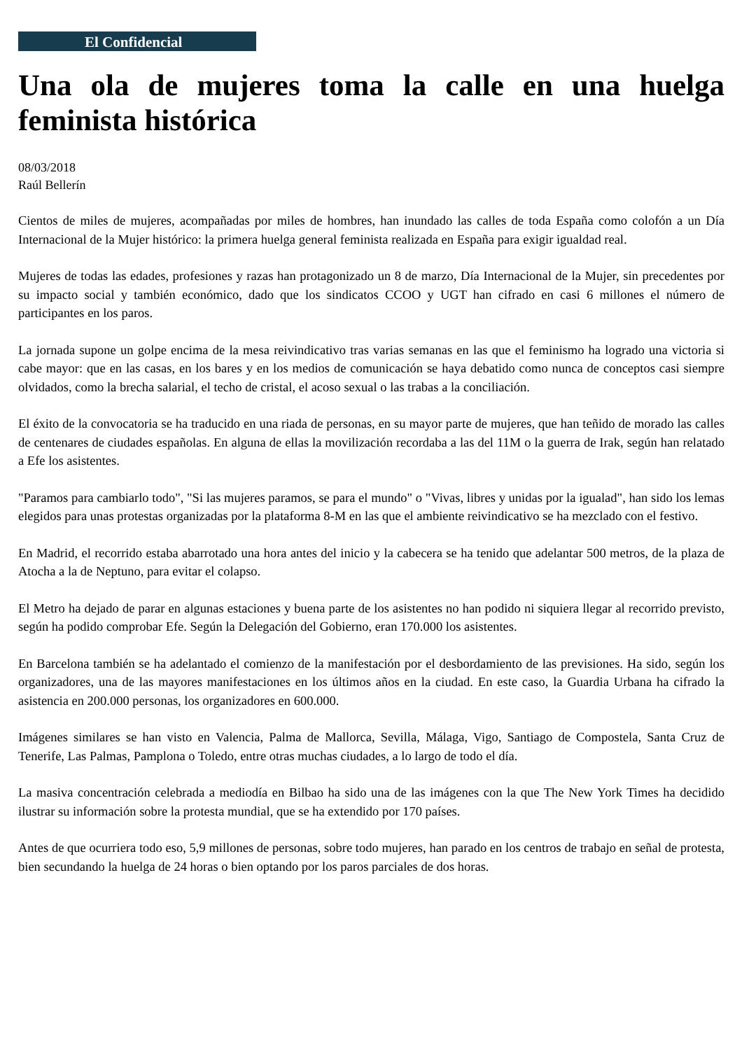El Confidencial
Una ola de mujeres toma la calle en una huelga feminista histórica
08/03/2018
Raúl Bellerín
Cientos de miles de mujeres, acompañadas por miles de hombres, han inundado las calles de toda España como colofón a un Día Internacional de la Mujer histórico: la primera huelga general feminista realizada en España para exigir igualdad real.
Mujeres de todas las edades, profesiones y razas han protagonizado un 8 de marzo, Día Internacional de la Mujer, sin precedentes por su impacto social y también económico, dado que los sindicatos CCOO y UGT han cifrado en casi 6 millones el número de participantes en los paros.
La jornada supone un golpe encima de la mesa reivindicativo tras varias semanas en las que el feminismo ha logrado una victoria si cabe mayor: que en las casas, en los bares y en los medios de comunicación se haya debatido como nunca de conceptos casi siempre olvidados, como la brecha salarial, el techo de cristal, el acoso sexual o las trabas a la conciliación.
El éxito de la convocatoria se ha traducido en una riada de personas, en su mayor parte de mujeres, que han teñido de morado las calles de centenares de ciudades españolas. En alguna de ellas la movilización recordaba a las del 11M o la guerra de Irak, según han relatado a Efe los asistentes.
"Paramos para cambiarlo todo", "Si las mujeres paramos, se para el mundo" o "Vivas, libres y unidas por la igualad", han sido los lemas elegidos para unas protestas organizadas por la plataforma 8-M en las que el ambiente reivindicativo se ha mezclado con el festivo.
En Madrid, el recorrido estaba abarrotado una hora antes del inicio y la cabecera se ha tenido que adelantar 500 metros, de la plaza de Atocha a la de Neptuno, para evitar el colapso.
El Metro ha dejado de parar en algunas estaciones y buena parte de los asistentes no han podido ni siquiera llegar al recorrido previsto, según ha podido comprobar Efe. Según la Delegación del Gobierno, eran 170.000 los asistentes.
En Barcelona también se ha adelantado el comienzo de la manifestación por el desbordamiento de las previsiones. Ha sido, según los organizadores, una de las mayores manifestaciones en los últimos años en la ciudad. En este caso, la Guardia Urbana ha cifrado la asistencia en 200.000 personas, los organizadores en 600.000.
Imágenes similares se han visto en Valencia, Palma de Mallorca, Sevilla, Málaga, Vigo, Santiago de Compostela, Santa Cruz de Tenerife, Las Palmas, Pamplona o Toledo, entre otras muchas ciudades, a lo largo de todo el día.
La masiva concentración celebrada a mediodía en Bilbao ha sido una de las imágenes con la que The New York Times ha decidido ilustrar su información sobre la protesta mundial, que se ha extendido por 170 países.
Antes de que ocurriera todo eso, 5,9 millones de personas, sobre todo mujeres, han parado en los centros de trabajo en señal de protesta, bien secundando la huelga de 24 horas o bien optando por los paros parciales de dos horas.